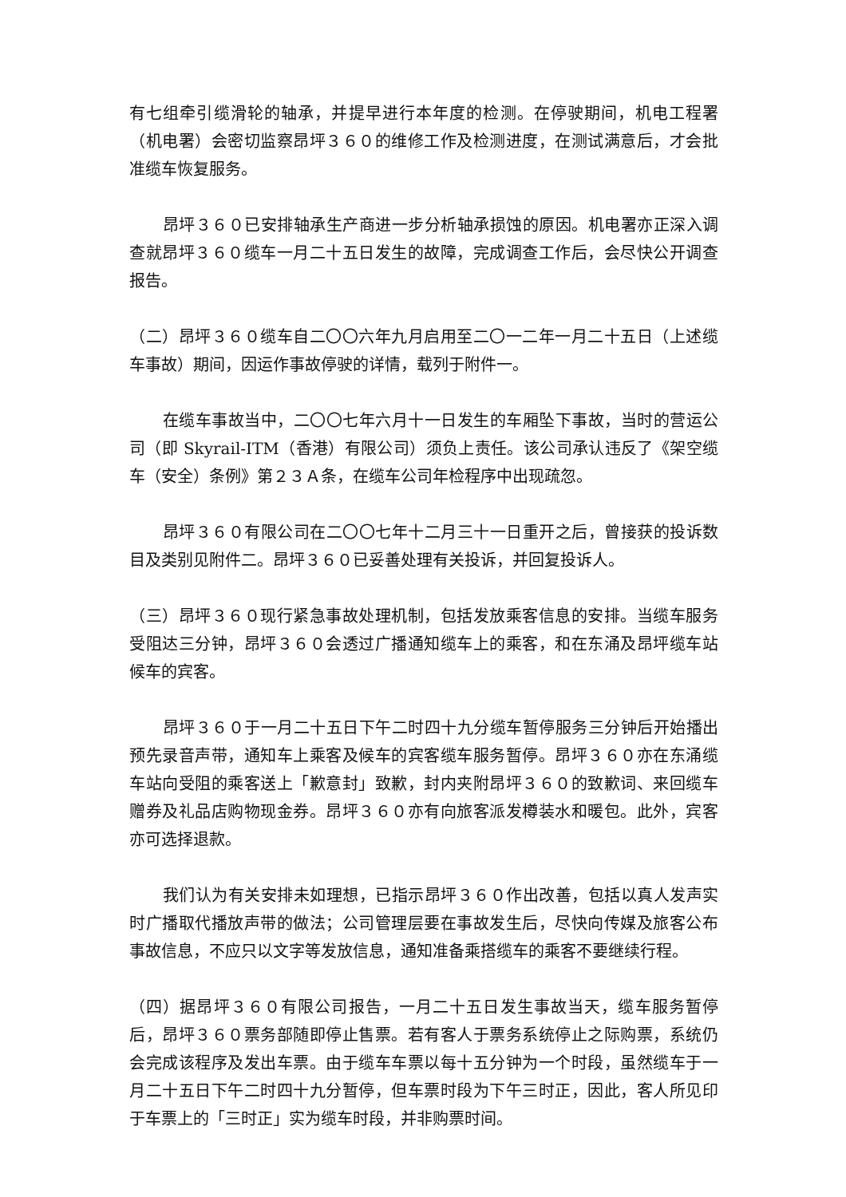有七组牵引缆滑轮的轴承，并提早进行本年度的检测。在停驶期间，机电工程署（机电署）会密切监察昂坪３６０的维修工作及检测进度，在测试满意后，才会批准缆车恢复服务。
昂坪３６０已安排轴承生产商进一步分析轴承损蚀的原因。机电署亦正深入调查就昂坪３６０缆车一月二十五日发生的故障，完成调查工作后，会尽快公开调查报告。
（二）昂坪３６０缆车自二〇〇六年九月启用至二〇一二年一月二十五日（上述缆车事故）期间，因运作事故停驶的详情，载列于附件一。
在缆车事故当中，二〇〇七年六月十一日发生的车厢坠下事故，当时的营运公司（即 Skyrail-ITM（香港）有限公司）须负上责任。该公司承认违反了《架空缆车（安全）条例》第２３Ａ条，在缆车公司年检程序中出现疏忽。
昂坪３６０有限公司在二〇〇七年十二月三十一日重开之后，曾接获的投诉数目及类别见附件二。昂坪３６０已妥善处理有关投诉，并回复投诉人。
（三）昂坪３６０现行紧急事故处理机制，包括发放乘客信息的安排。当缆车服务受阻达三分钟，昂坪３６０会透过广播通知缆车上的乘客，和在东涌及昂坪缆车站候车的宾客。
昂坪３６０于一月二十五日下午二时四十九分缆车暂停服务三分钟后开始播出预先录音声带，通知车上乘客及候车的宾客缆车服务暂停。昂坪３６０亦在东涌缆车站向受阻的乘客送上「歉意封」致歉，封内夹附昂坪３６０的致歉词、来回缆车赠券及礼品店购物现金券。昂坪３６０亦有向旅客派发樽装水和暖包。此外，宾客亦可选择退款。
我们认为有关安排未如理想，已指示昂坪３６０作出改善，包括以真人发声实时广播取代播放声带的做法；公司管理层要在事故发生后，尽快向传媒及旅客公布事故信息，不应只以文字等发放信息，通知准备乘搭缆车的乘客不要继续行程。
（四）据昂坪３６０有限公司报告，一月二十五日发生事故当天，缆车服务暂停后，昂坪３６０票务部随即停止售票。若有客人于票务系统停止之际购票，系统仍会完成该程序及发出车票。由于缆车车票以每十五分钟为一个时段，虽然缆车于一月二十五日下午二时四十九分暂停，但车票时段为下午三时正，因此，客人所见印于车票上的「三时正」实为缆车时段，并非购票时间。